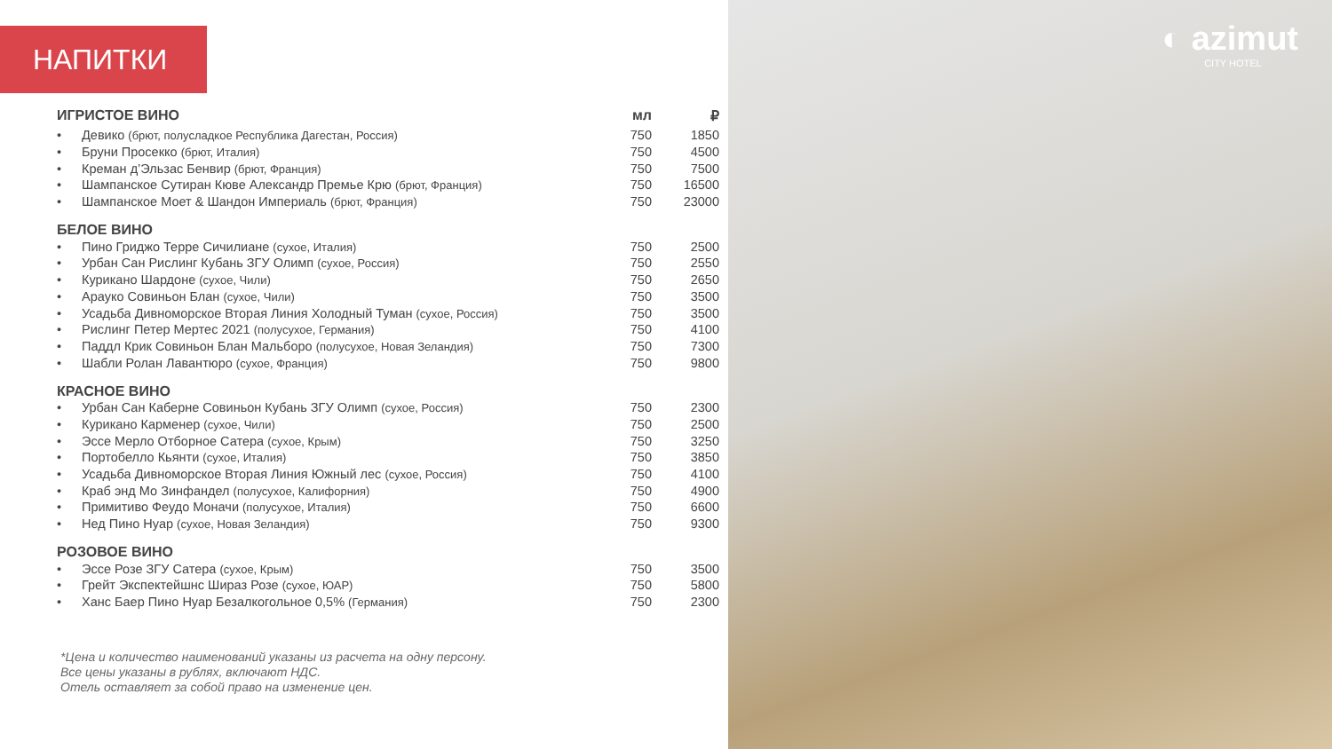НАПИТКИ
| ИГРИСТОЕ ВИНО | | мл | ₽ |
| • | Девико (брют, полусладкое Республика Дагестан, Россия) | 750 | 1850 |
| • | Бруни Просекко (брют, Италия) | 750 | 4500 |
| • | Креман д’Эльзас Бенвир (брют, Франция) | 750 | 7500 |
| • | Шампанское Сутиран Кюве Александр Премье Крю (брют, Франция) | 750 | 16500 |
| • | Шампанское Моет & Шандон Империаль (брют, Франция) | 750 | 23000 |
| БЕЛОЕ ВИНО | | | |
| • | Пино Гриджо Терре Сичилиане (сухое, Италия) | 750 | 2500 |
| • | Урбан Сан Рислинг Кубань ЗГУ Олимп (сухое, Россия) | 750 | 2550 |
| • | Курикано Шардоне (сухое, Чили) | 750 | 2650 |
| • | Арауко Совиньон Блан (сухое, Чили) | 750 | 3500 |
| • | Усадьба Дивноморское Вторая Линия Холодный Туман (сухое, Россия) | 750 | 3500 |
| • | Рислинг Петер Мертес 2021 (полусухое, Германия) | 750 | 4100 |
| • | Паддл Крик Совиньон Блан Мальборо (полусухое, Новая Зеландия) | 750 | 7300 |
| • | Шабли Ролан Лавантюро (сухое, Франция) | 750 | 9800 |
| КРАСНОЕ ВИНО | | | |
| • | Урбан Сан Каберне Совиньон Кубань ЗГУ Олимп (сухое, Россия) | 750 | 2300 |
| • | Курикано Карменер (сухое, Чили) | 750 | 2500 |
| • | Эссе Мерло Отборное Сатера (сухое, Крым) | 750 | 3250 |
| • | Портобелло Кьянти (сухое, Италия) | 750 | 3850 |
| • | Усадьба Дивноморское Вторая Линия Южный лес (сухое, Россия) | 750 | 4100 |
| • | Краб энд Мо Зинфандел (полусухое, Калифорния) | 750 | 4900 |
| • | Примитиво Феудо Моначи (полусухое, Италия) | 750 | 6600 |
| • | Нед Пино Нуар (сухое, Новая Зеландия) | 750 | 9300 |
| РОЗОВОЕ ВИНО | | | |
| • | Эссе Розе ЗГУ Сатера (сухое, Крым) | 750 | 3500 |
| • | Грейт Экспектейшнс Шираз Розе (сухое, ЮАР) | 750 | 5800 |
| • | Ханс Баер Пино Нуар Безалкогольное 0,5% (Германия) | 750 | 2300 |
*Цена и количество наименований указаны из расчета на одну персону.
Все цены указаны в рублях, включают НДС.
Отель оставляет за собой право на изменение цен.
◐ azimut
CITY HOTEL